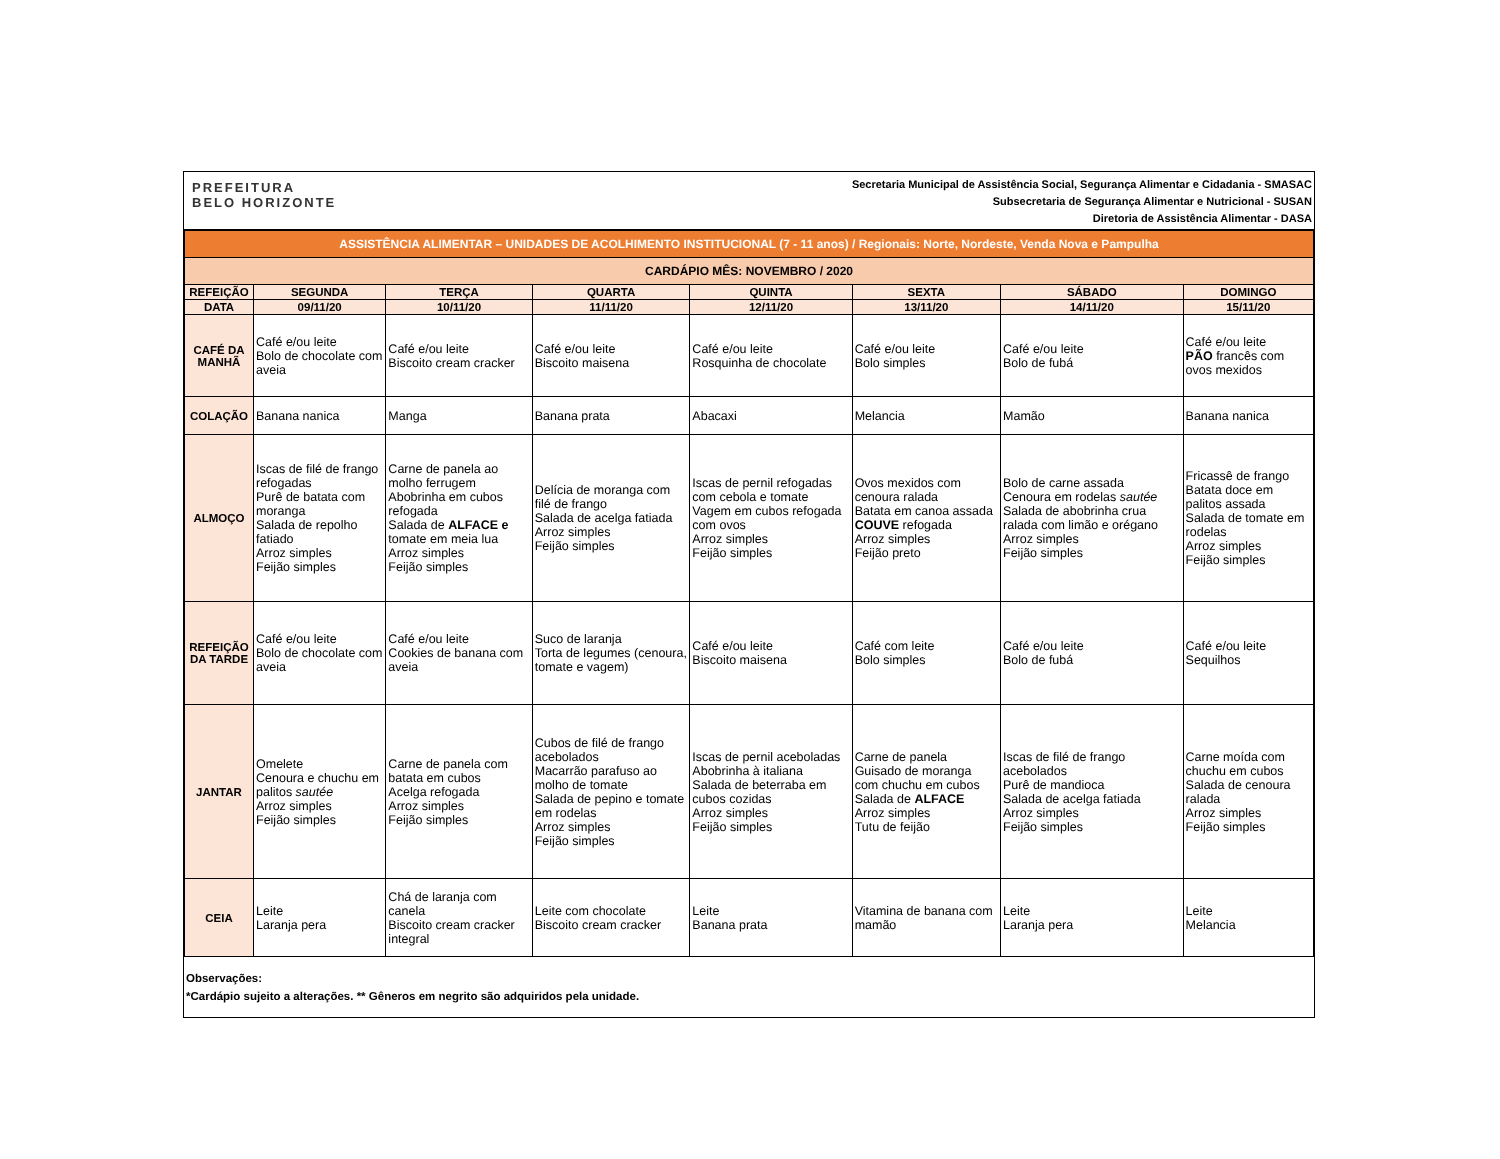PREFEITURA
BELO HORIZONTE
Secretaria Municipal de Assistência Social, Segurança Alimentar e Cidadania - SMASAC
Subsecretaria de Segurança Alimentar e Nutricional - SUSAN
Diretoria de Assistência Alimentar - DASA
| ASSISTÊNCIA ALIMENTAR – UNIDADES DE ACOLHIMENTO INSTITUCIONAL (7 - 11 anos) / Regionais: Norte, Nordeste, Venda Nova e Pampulha | | | | | | | |
| CARDÁPIO MÊS: NOVEMBRO / 2020 | | | | | | | |
| REFEIÇÃO | SEGUNDA | TERÇA | QUARTA | QUINTA | SEXTA | SÁBADO | DOMINGO |
| DATA | 09/11/20 | 10/11/20 | 11/11/20 | 12/11/20 | 13/11/20 | 14/11/20 | 15/11/20 |
| CAFÉ DA MANHÃ | Café e/ou leite Bolo de chocolate com aveia | Café e/ou leite Biscoito cream cracker | Café e/ou leite Biscoito maisena | Café e/ou leite Rosquinha de chocolate | Café e/ou leite Bolo simples | Café e/ou leite Bolo de fubá | Café e/ou leite PÃO francês com ovos mexidos |
| COLAÇÃO | Banana nanica | Manga | Banana prata | Abacaxi | Melancia | Mamão | Banana nanica |
| ALMOÇO | Iscas de filé de frango refogadas Purê de batata com moranga Salada de repolho fatiado Arroz simples Feijão simples | Carne de panela ao molho ferrugem Abobrinha em cubos refogada Salada de ALFACE e tomate em meia lua Arroz simples Feijão simples | Delícia de moranga com filé de frango Salada de acelga fatiada Arroz simples Feijão simples | Iscas de pernil refogadas com cebola e tomate Vagem em cubos refogada com ovos Arroz simples Feijão simples | Ovos mexidos com cenoura ralada Batata em canoa assada COUVE refogada Arroz simples Feijão preto | Bolo de carne assada Cenoura em rodelas sautée Salada de abobrinha crua ralada com limão e orégano Arroz simples Feijão simples | Fricassê de frango Batata doce em palitos assada Salada de tomate em rodelas Arroz simples Feijão simples |
| REFEIÇÃO DA TARDE | Café e/ou leite Bolo de chocolate com aveia | Café e/ou leite Cookies de banana com aveia | Suco de laranja Torta de legumes (cenoura, tomate e vagem) | Café e/ou leite Biscoito maisena | Café com leite Bolo simples | Café e/ou leite Bolo de fubá | Café e/ou leite Sequilhos |
| JANTAR | Omelete Cenoura e chuchu em palitos sautée Arroz simples Feijão simples | Carne de panela com batata em cubos Acelga refogada Arroz simples Feijão simples | Cubos de filé de frango acebolados Macarrão parafuso ao molho de tomate Salada de pepino e tomate em rodelas Arroz simples Feijão simples | Iscas de pernil aceboladas Abobrinha à italiana Salada de beterraba em cubos cozidas Arroz simples Feijão simples | Carne de panela Guisado de moranga com chuchu em cubos Salada de ALFACE Arroz simples Tutu de feijão | Iscas de filé de frango acebolados Purê de mandioca Salada de acelga fatiada Arroz simples Feijão simples | Carne moída com chuchu em cubos Salada de cenoura ralada Arroz simples Feijão simples |
| CEIA | Leite Laranja pera | Chá de laranja com canela Biscoito cream cracker integral | Leite com chocolate Biscoito cream cracker | Leite Banana prata | Vitamina de banana com mamão | Leite Laranja pera | Leite Melancia |
Observações:
*Cardápio sujeito a alterações. ** Gêneros em negrito são adquiridos pela unidade.